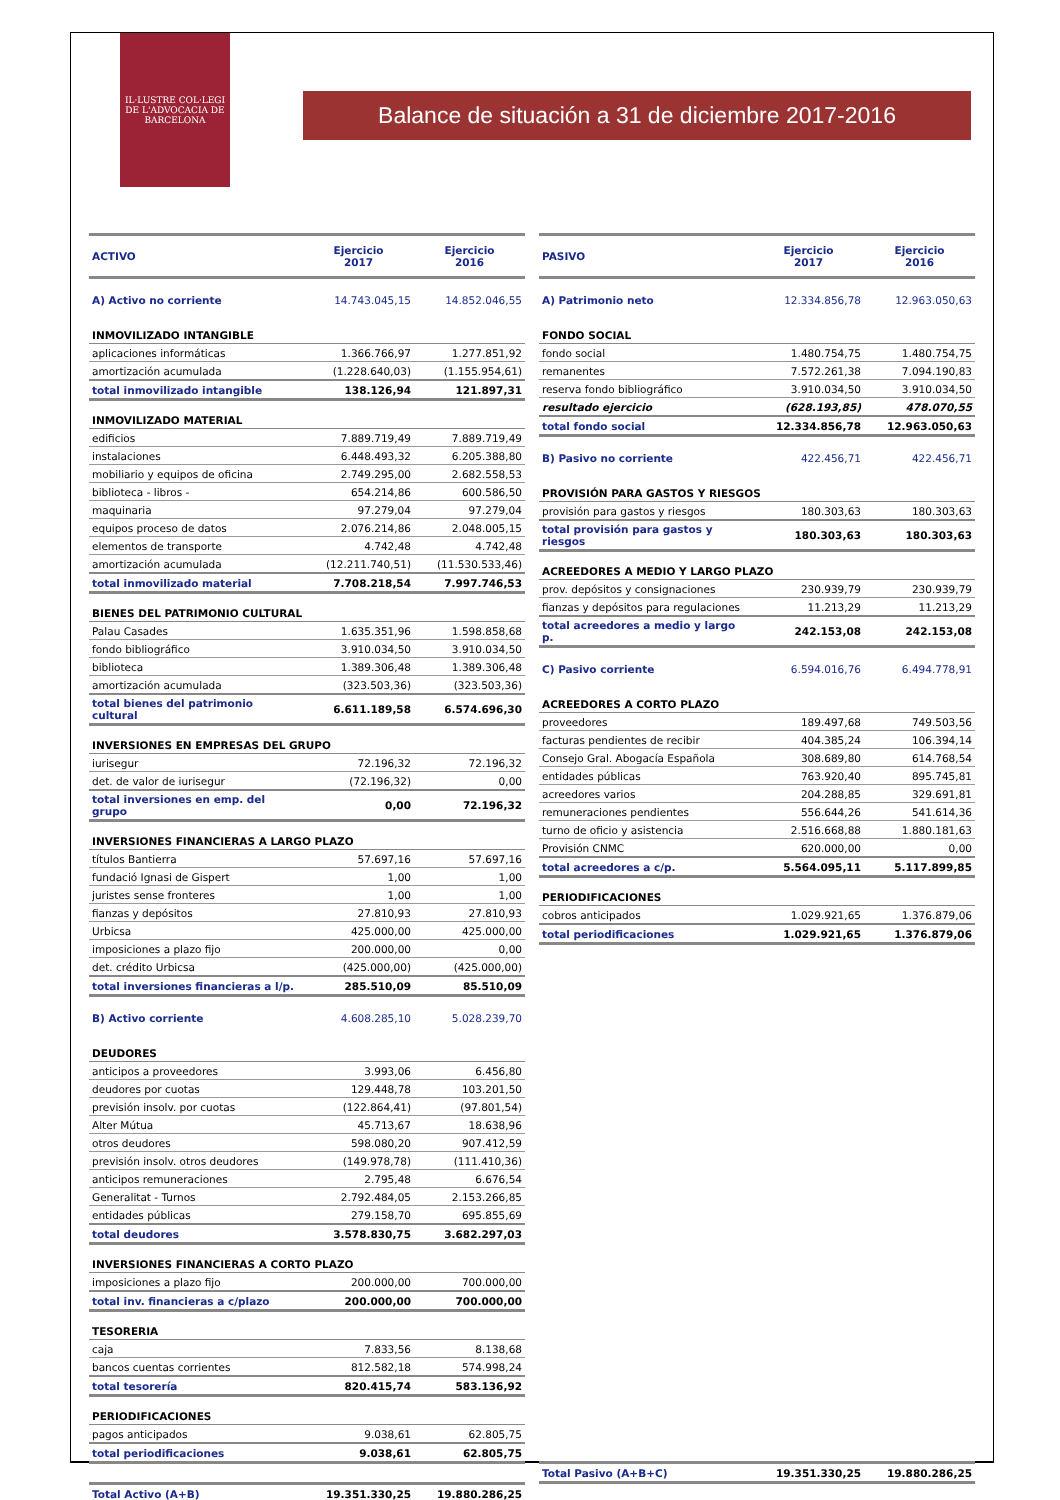IL·LUSTRE COL·LEGI DE L'ADVOCACIA DE BARCELONA
Balance de situación a 31 de diciembre 2017-2016
| ACTIVO | Ejercicio 2017 | Ejercicio 2016 |
| --- | --- | --- |
| A) Activo no corriente | 14.743.045,15 | 14.852.046,55 |
| INMOVILIZADO INTANGIBLE | | |
| aplicaciones informáticas | 1.366.766,97 | 1.277.851,92 |
| amortización acumulada | (1.228.640,03) | (1.155.954,61) |
| total inmovilizado intangible | 138.126,94 | 121.897,31 |
| INMOVILIZADO MATERIAL | | |
| edificios | 7.889.719,49 | 7.889.719,49 |
| instalaciones | 6.448.493,32 | 6.205.388,80 |
| mobiliario y equipos de oficina | 2.749.295,00 | 2.682.558,53 |
| biblioteca - libros - | 654.214,86 | 600.586,50 |
| maquinaria | 97.279,04 | 97.279,04 |
| equipos proceso de datos | 2.076.214,86 | 2.048.005,15 |
| elementos de transporte | 4.742,48 | 4.742,48 |
| amortización acumulada | (12.211.740,51) | (11.530.533,46) |
| total inmovilizado material | 7.708.218,54 | 7.997.746,53 |
| BIENES DEL PATRIMONIO CULTURAL | | |
| Palau Casades | 1.635.351,96 | 1.598.858,68 |
| fondo bibliográfico | 3.910.034,50 | 3.910.034,50 |
| biblioteca | 1.389.306,48 | 1.389.306,48 |
| amortización acumulada | (323.503,36) | (323.503,36) |
| total bienes del patrimonio cultural | 6.611.189,58 | 6.574.696,30 |
| INVERSIONES EN EMPRESAS DEL GRUPO | | |
| iurisegur | 72.196,32 | 72.196,32 |
| det. de valor de iurisegur | (72.196,32) | 0,00 |
| total inversiones en emp. del grupo | 0,00 | 72.196,32 |
| INVERSIONES FINANCIERAS A LARGO PLAZO | | |
| títulos Bantierra | 57.697,16 | 57.697,16 |
| fundació Ignasi de Gispert | 1,00 | 1,00 |
| juristes sense fronteres | 1,00 | 1,00 |
| fianzas y depósitos | 27.810,93 | 27.810,93 |
| Urbicsa | 425.000,00 | 425.000,00 |
| imposiciones a plazo fijo | 200.000,00 | 0,00 |
| det. crédito Urbicsa | (425.000,00) | (425.000,00) |
| total inversiones financieras a l/p. | 285.510,09 | 85.510,09 |
| B) Activo corriente | 4.608.285,10 | 5.028.239,70 |
| DEUDORES | | |
| anticipos a proveedores | 3.993,06 | 6.456,80 |
| deudores por cuotas | 129.448,78 | 103.201,50 |
| previsión insolv. por cuotas | (122.864,41) | (97.801,54) |
| Alter Mútua | 45.713,67 | 18.638,96 |
| otros deudores | 598.080,20 | 907.412,59 |
| previsión insolv. otros deudores | (149.978,78) | (111.410,36) |
| anticipos remuneraciones | 2.795,48 | 6.676,54 |
| Generalitat - Turnos | 2.792.484,05 | 2.153.266,85 |
| entidades públicas | 279.158,70 | 695.855,69 |
| total deudores | 3.578.830,75 | 3.682.297,03 |
| INVERSIONES FINANCIERAS A CORTO PLAZO | | |
| imposiciones a plazo fijo | 200.000,00 | 700.000,00 |
| total inv. financieras a c/plazo | 200.000,00 | 700.000,00 |
| TESORERIA | | |
| caja | 7.833,56 | 8.138,68 |
| bancos cuentas corrientes | 812.582,18 | 574.998,24 |
| total tesorería | 820.415,74 | 583.136,92 |
| PERIODIFICACIONES | | |
| pagos anticipados | 9.038,61 | 62.805,75 |
| total periodificaciones | 9.038,61 | 62.805,75 |
| Total Activo (A+B) | 19.351.330,25 | 19.880.286,25 |
| PASIVO | Ejercicio 2017 | Ejercicio 2016 |
| --- | --- | --- |
| A) Patrimonio neto | 12.334.856,78 | 12.963.050,63 |
| FONDO SOCIAL | | |
| fondo social | 1.480.754,75 | 1.480.754,75 |
| remanentes | 7.572.261,38 | 7.094.190,83 |
| reserva fondo bibliográfico | 3.910.034,50 | 3.910.034,50 |
| resultado ejercicio | (628.193,85) | 478.070,55 |
| total fondo social | 12.334.856,78 | 12.963.050,63 |
| B) Pasivo no corriente | 422.456,71 | 422.456,71 |
| PROVISIÓN PARA GASTOS Y RIESGOS | | |
| provisión para gastos y riesgos | 180.303,63 | 180.303,63 |
| total provisión para gastos y riesgos | 180.303,63 | 180.303,63 |
| ACREEDORES A MEDIO Y LARGO PLAZO | | |
| prov. depósitos y consignaciones | 230.939,79 | 230.939,79 |
| fianzas y depósitos para regulaciones | 11.213,29 | 11.213,29 |
| total acreedores a medio y largo p. | 242.153,08 | 242.153,08 |
| C) Pasivo corriente | 6.594.016,76 | 6.494.778,91 |
| ACREEDORES A CORTO PLAZO | | |
| proveedores | 189.497,68 | 749.503,56 |
| facturas pendientes de recibir | 404.385,24 | 106.394,14 |
| Consejo Gral. Abogacía Española | 308.689,80 | 614.768,54 |
| entidades públicas | 763.920,40 | 895.745,81 |
| acreedores varios | 204.288,85 | 329.691,81 |
| remuneraciones pendientes | 556.644,26 | 541.614,36 |
| turno de oficio y asistencia | 2.516.668,88 | 1.880.181,63 |
| Provisión CNMC | 620.000,00 | 0,00 |
| total acreedores a c/p. | 5.564.095,11 | 5.117.899,85 |
| PERIODIFICACIONES | | |
| cobros anticipados | 1.029.921,65 | 1.376.879,06 |
| total periodificaciones | 1.029.921,65 | 1.376.879,06 |
| Total Pasivo (A+B+C) | 19.351.330,25 | 19.880.286,25 |